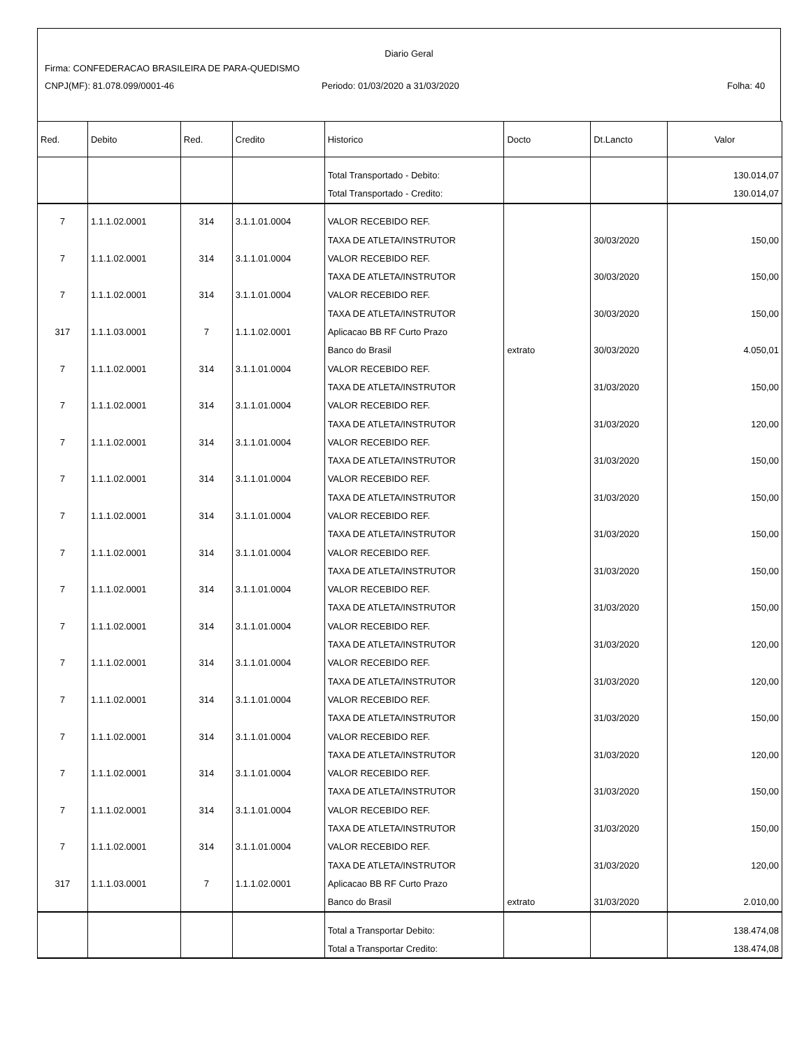Diario Geral
Firma: CONFEDERACAO BRASILEIRA DE PARA-QUEDISMO
CNPJ(MF): 81.078.099/0001-46 Periodo: 01/03/2020 a 31/03/2020 Folha: 40
| Red. | Debito | Red. | Credito | Historico | Docto | Dt.Lancto | Valor |
| --- | --- | --- | --- | --- | --- | --- | --- |
| | | | | Total Transportado - Debito: | | | 130.014,07 |
| | | | | Total Transportado - Credito: | | | 130.014,07 |
| 7 | 1.1.1.02.0001 | 314 | 3.1.1.01.0004 | VALOR RECEBIDO REF. | | | |
| | | | | TAXA DE ATLETA/INSTRUTOR | | 30/03/2020 | 150,00 |
| 7 | 1.1.1.02.0001 | 314 | 3.1.1.01.0004 | VALOR RECEBIDO REF. | | | |
| | | | | TAXA DE ATLETA/INSTRUTOR | | 30/03/2020 | 150,00 |
| 7 | 1.1.1.02.0001 | 314 | 3.1.1.01.0004 | VALOR RECEBIDO REF. | | | |
| | | | | TAXA DE ATLETA/INSTRUTOR | | 30/03/2020 | 150,00 |
| 317 | 1.1.1.03.0001 | 7 | 1.1.1.02.0001 | Aplicacao BB RF Curto Prazo | | | |
| | | | | Banco do Brasil | extrato | 30/03/2020 | 4.050,01 |
| 7 | 1.1.1.02.0001 | 314 | 3.1.1.01.0004 | VALOR RECEBIDO REF. | | | |
| | | | | TAXA DE ATLETA/INSTRUTOR | | 31/03/2020 | 150,00 |
| 7 | 1.1.1.02.0001 | 314 | 3.1.1.01.0004 | VALOR RECEBIDO REF. | | | |
| | | | | TAXA DE ATLETA/INSTRUTOR | | 31/03/2020 | 120,00 |
| 7 | 1.1.1.02.0001 | 314 | 3.1.1.01.0004 | VALOR RECEBIDO REF. | | | |
| | | | | TAXA DE ATLETA/INSTRUTOR | | 31/03/2020 | 150,00 |
| 7 | 1.1.1.02.0001 | 314 | 3.1.1.01.0004 | VALOR RECEBIDO REF. | | | |
| | | | | TAXA DE ATLETA/INSTRUTOR | | 31/03/2020 | 150,00 |
| 7 | 1.1.1.02.0001 | 314 | 3.1.1.01.0004 | VALOR RECEBIDO REF. | | | |
| | | | | TAXA DE ATLETA/INSTRUTOR | | 31/03/2020 | 150,00 |
| 7 | 1.1.1.02.0001 | 314 | 3.1.1.01.0004 | VALOR RECEBIDO REF. | | | |
| | | | | TAXA DE ATLETA/INSTRUTOR | | 31/03/2020 | 150,00 |
| 7 | 1.1.1.02.0001 | 314 | 3.1.1.01.0004 | VALOR RECEBIDO REF. | | | |
| | | | | TAXA DE ATLETA/INSTRUTOR | | 31/03/2020 | 150,00 |
| 7 | 1.1.1.02.0001 | 314 | 3.1.1.01.0004 | VALOR RECEBIDO REF. | | | |
| | | | | TAXA DE ATLETA/INSTRUTOR | | 31/03/2020 | 120,00 |
| 7 | 1.1.1.02.0001 | 314 | 3.1.1.01.0004 | VALOR RECEBIDO REF. | | | |
| | | | | TAXA DE ATLETA/INSTRUTOR | | 31/03/2020 | 120,00 |
| 7 | 1.1.1.02.0001 | 314 | 3.1.1.01.0004 | VALOR RECEBIDO REF. | | | |
| | | | | TAXA DE ATLETA/INSTRUTOR | | 31/03/2020 | 150,00 |
| 7 | 1.1.1.02.0001 | 314 | 3.1.1.01.0004 | VALOR RECEBIDO REF. | | | |
| | | | | TAXA DE ATLETA/INSTRUTOR | | 31/03/2020 | 120,00 |
| 7 | 1.1.1.02.0001 | 314 | 3.1.1.01.0004 | VALOR RECEBIDO REF. | | | |
| | | | | TAXA DE ATLETA/INSTRUTOR | | 31/03/2020 | 150,00 |
| 7 | 1.1.1.02.0001 | 314 | 3.1.1.01.0004 | VALOR RECEBIDO REF. | | | |
| | | | | TAXA DE ATLETA/INSTRUTOR | | 31/03/2020 | 150,00 |
| 7 | 1.1.1.02.0001 | 314 | 3.1.1.01.0004 | VALOR RECEBIDO REF. | | | |
| | | | | TAXA DE ATLETA/INSTRUTOR | | 31/03/2020 | 120,00 |
| 317 | 1.1.1.03.0001 | 7 | 1.1.1.02.0001 | Aplicacao BB RF Curto Prazo | | | |
| | | | | Banco do Brasil | extrato | 31/03/2020 | 2.010,00 |
| | | | | Total a Transportar Debito: | | | 138.474,08 |
| | | | | Total a Transportar Credito: | | | 138.474,08 |